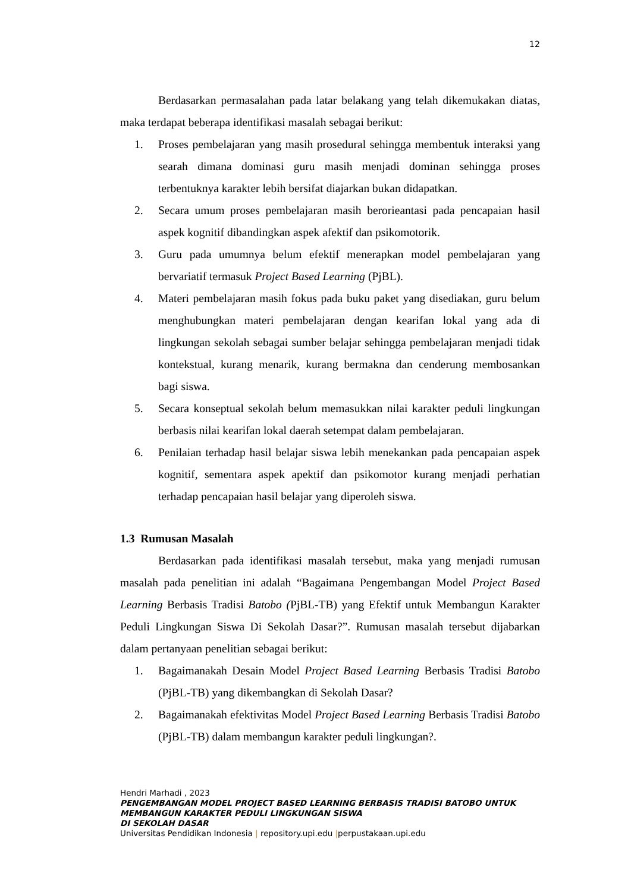12
Berdasarkan permasalahan pada latar belakang yang telah dikemukakan diatas, maka terdapat beberapa identifikasi masalah sebagai berikut:
1. Proses pembelajaran yang masih prosedural sehingga membentuk interaksi yang searah dimana dominasi guru masih menjadi dominan sehingga proses terbentuknya karakter lebih bersifat diajarkan bukan didapatkan.
2. Secara umum proses pembelajaran masih berorieantasi pada pencapaian hasil aspek kognitif dibandingkan aspek afektif dan psikomotorik.
3. Guru pada umumnya belum efektif menerapkan model pembelajaran yang bervariatif termasuk Project Based Learning (PjBL).
4. Materi pembelajaran masih fokus pada buku paket yang disediakan, guru belum menghubungkan materi pembelajaran dengan kearifan lokal yang ada di lingkungan sekolah sebagai sumber belajar sehingga pembelajaran menjadi tidak kontekstual, kurang menarik, kurang bermakna dan cenderung membosankan bagi siswa.
5. Secara konseptual sekolah belum memasukkan nilai karakter peduli lingkungan berbasis nilai kearifan lokal daerah setempat dalam pembelajaran.
6. Penilaian terhadap hasil belajar siswa lebih menekankan pada pencapaian aspek kognitif, sementara aspek apektif dan psikomotor kurang menjadi perhatian terhadap pencapaian hasil belajar yang diperoleh siswa.
1.3 Rumusan Masalah
Berdasarkan pada identifikasi masalah tersebut, maka yang menjadi rumusan masalah pada penelitian ini adalah “Bagaimana Pengembangan Model Project Based Learning Berbasis Tradisi Batobo (PjBL-TB) yang Efektif untuk Membangun Karakter Peduli Lingkungan Siswa Di Sekolah Dasar?”. Rumusan masalah tersebut dijabarkan dalam pertanyaan penelitian sebagai berikut:
1. Bagaimanakah Desain Model Project Based Learning Berbasis Tradisi Batobo (PjBL-TB) yang dikembangkan di Sekolah Dasar?
2. Bagaimanakah efektivitas Model Project Based Learning Berbasis Tradisi Batobo (PjBL-TB) dalam membangun karakter peduli lingkungan?.
Hendri Marhadi , 2023
PENGEMBANGAN MODEL PROJECT BASED LEARNING BERBASIS TRADISI BATOBO UNTUK
MEMBANGUN KARAKTER PEDULI LINGKUNGAN SISWA
DI SEKOLAH DASAR
Universitas Pendidikan Indonesia | repository.upi.edu |perpustakaan.upi.edu